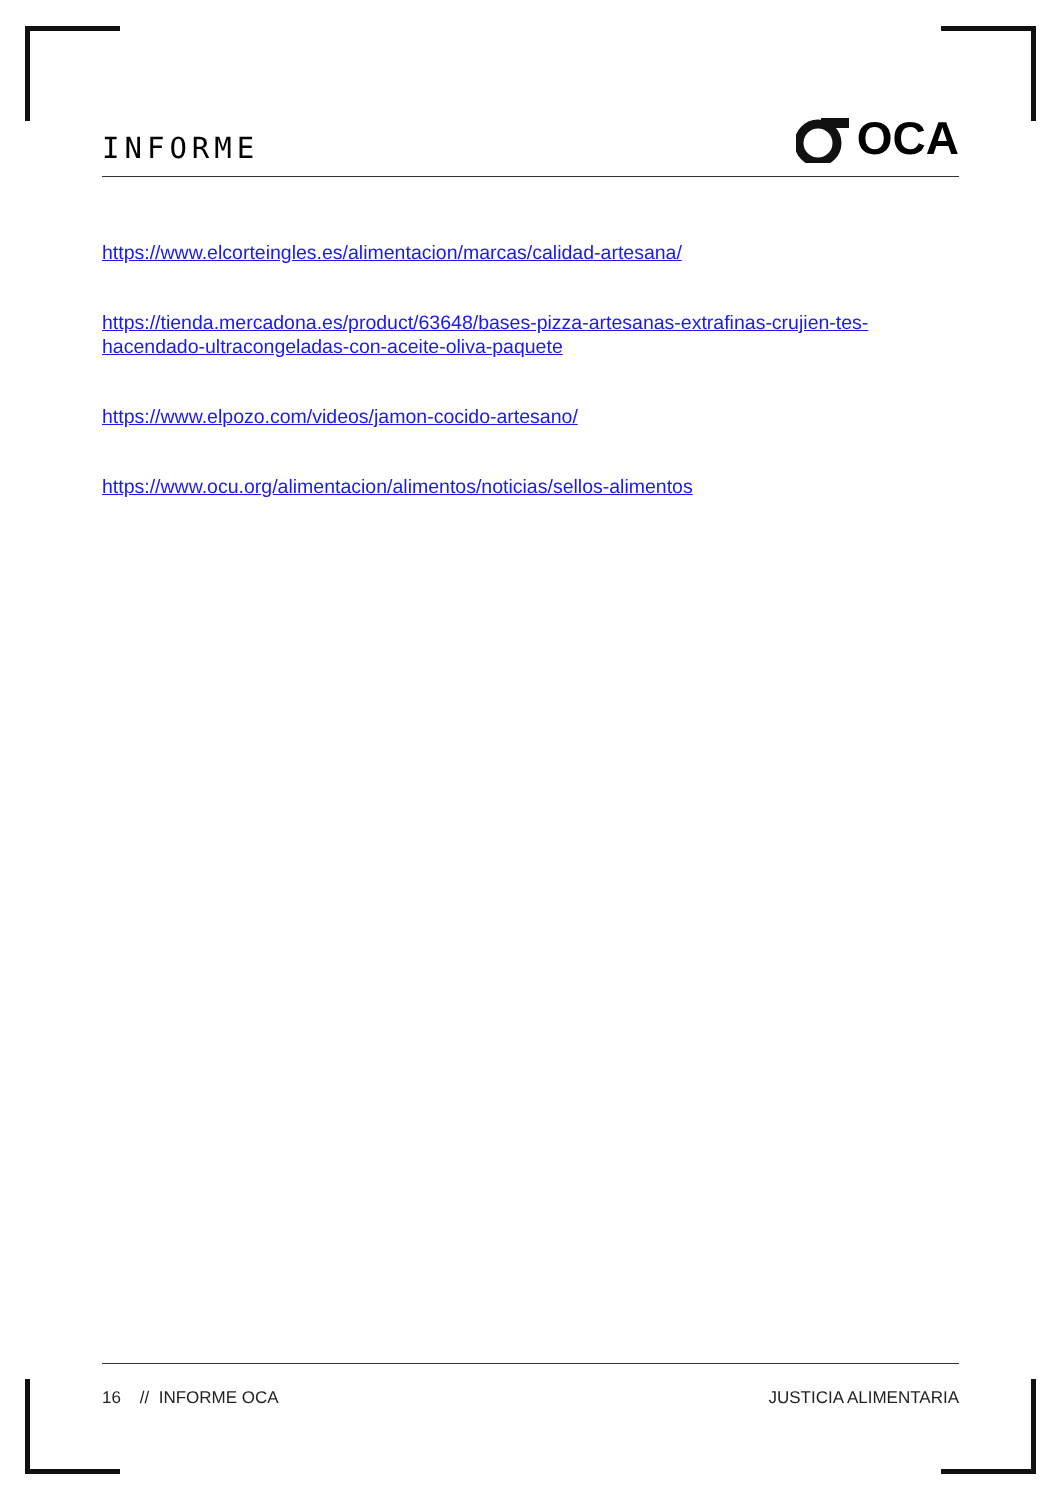INFORME
OCA
https://www.elcorteingles.es/alimentacion/marcas/calidad-artesana/
https://tienda.mercadona.es/product/63648/bases-pizza-artesanas-extrafinas-crujien-tes-hacendado-ultracongeladas-con-aceite-oliva-paquete
https://www.elpozo.com/videos/jamon-cocido-artesano/
https://www.ocu.org/alimentacion/alimentos/noticias/sellos-alimentos
16 // INFORME OCA JUSTICIA ALIMENTARIA